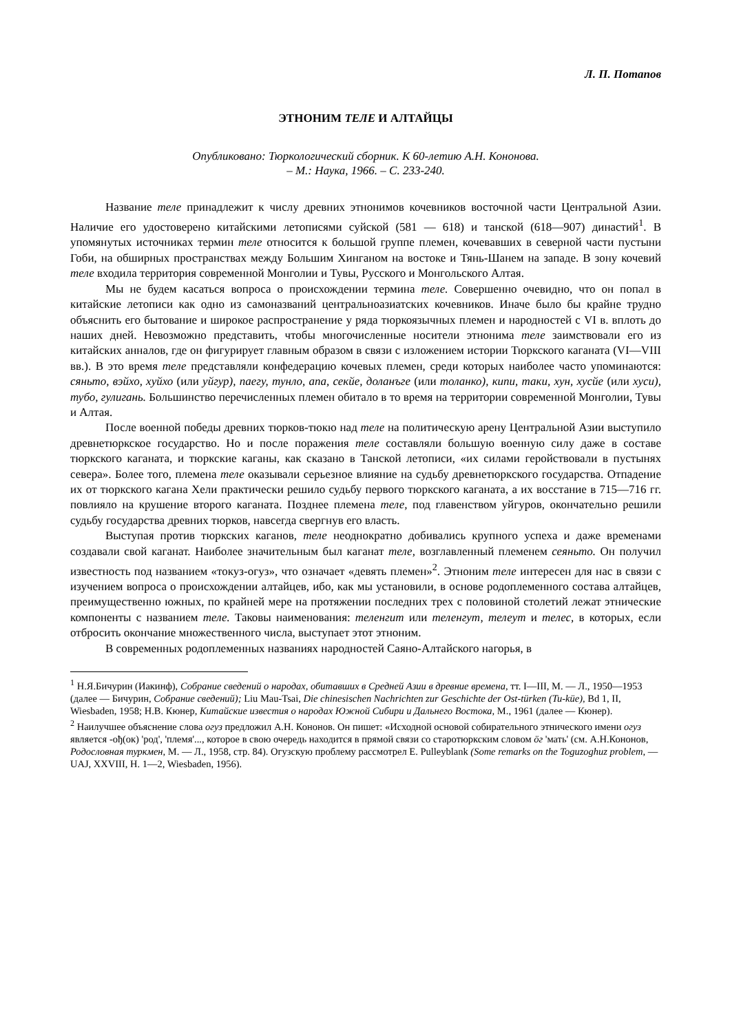Л. П. Потапов
ЭТНОНИМ ТЕЛЕ И АЛТАЙЦЫ
Опубликовано: Тюркологический сборник. К 60-летию А.Н. Кононова.
– М.: Наука, 1966. – С. 233-240.
Название теле принадлежит к числу древних этнонимов кочевников восточной части Центральной Азии. Наличие его удостоверено китайскими летописями суйской (581 — 618) и танской (618—907) династий<sup>1</sup>. В упомянутых источниках термин теле относится к большой группе племен, кочевавших в северной части пустыни Гоби, на обширных пространствах между Большим Хинганом на востоке и Тянь-Шанем на западе. В зону кочевий теле входила территория современной Монголии и Тувы, Русского и Монгольского Алтая.
Мы не будем касаться вопроса о происхождении термина теле. Совершенно очевидно, что он попал в китайские летописи как одно из самоназваний центральноазиатских кочевников. Иначе было бы крайне трудно объяснить его бытование и широкое распространение у ряда тюркоязычных племен и народностей с VI в. вплоть до наших дней. Невозможно представить, чтобы многочисленные носители этнонима теле заимствовали его из китайских анналов, где он фигурирует главным образом в связи с изложением истории Тюркского каганата (VI—VIII вв.). В это время теле представляли конфедерацию кочевых племен, среди которых наиболее часто упоминаются: сяньто, вэйхо, хуйхо (или уйгур), паегу, тунло, апа, секйе, доланъге (или толанко), кипи, таки, хун, хусйе (или хуси), тубо, гулигань. Большинство перечисленных племен обитало в то время на территории современной Монголии, Тувы и Алтая.
После военной победы древних тюрков-тюкю над теле на политическую арену Центральной Азии выступило древнетюркское государство. Но и после поражения теле составляли большую военную силу даже в составе тюркского каганата, и тюркские каганы, как сказано в Танской летописи, «их силами геройствовали в пустынях севера». Более того, племена теле оказывали серьезное влияние на судьбу древнетюркского государства. Отпадение их от тюркского кагана Хели практически решило судьбу первого тюркского каганата, а их восстание в 715—716 гг. повлияло на крушение второго каганата. Позднее племена теле, под главенством уйгуров, окончательно решили судьбу государства древних тюрков, навсегда свергнув его власть.
Выступая против тюркских каганов, теле неоднократно добивались крупного успеха и даже временами создавали свой каганат. Наиболее значительным был каганат теле, возглавленный племенем сеяньто. Он получил известность под названием «токуз-огуз», что означает «девять племен»<sup>2</sup>. Этноним теле интересен для нас в связи с изучением вопроса о происхождении алтайцев, ибо, как мы установили, в основе родоплеменного состава алтайцев, преимущественно южных, по крайней мере на протяжении последних трех с половиной столетий лежат этнические компоненты с названием теле. Таковы наименования: теленгит или теленгут, телеут и телес, в которых, если отбросить окончание множественного числа, выступает этот этноним.
В современных родоплеменных названиях народностей Саяно-Алтайского нагорья, в
<sup>1</sup> Н.Я.Бичурин (Иакинф), Собрание сведений о народах, обитавших в Средней Азии в древние времена, тт. I—III, М. — Л., 1950—1953 (далее — Бичурин, Собрание сведений); Liu Mau-Tsai, Die chinesischen Nachrichten zur Geschichte der Ost-türken (Tu-küe), Bd 1, II, Wiesbaden, 1958; Н.В. Кюнер, Китайские известия о народах Южной Сибири и Дальнего Востока, М., 1961 (далее — Кюнер).
<sup>2</sup> Наилучшее объяснение слова огуз предложил А.Н. Кононов. Он пишет: «Исходной основой собирательного этнического имени огуз является -ођ(ок) 'род', 'племя'..., которое в свою очередь находится в прямой связи со старотюркским словом öг 'мать' (см. А.Н.Кононов, Родословная туркмен, М. — Л., 1958, стр. 84). Огузскую проблему рассмотрел E. Pulleyblank (Some remarks on the Toguzoghuz problem, — UAJ, XXVIII, H. 1—2, Wiesbaden, 1956).